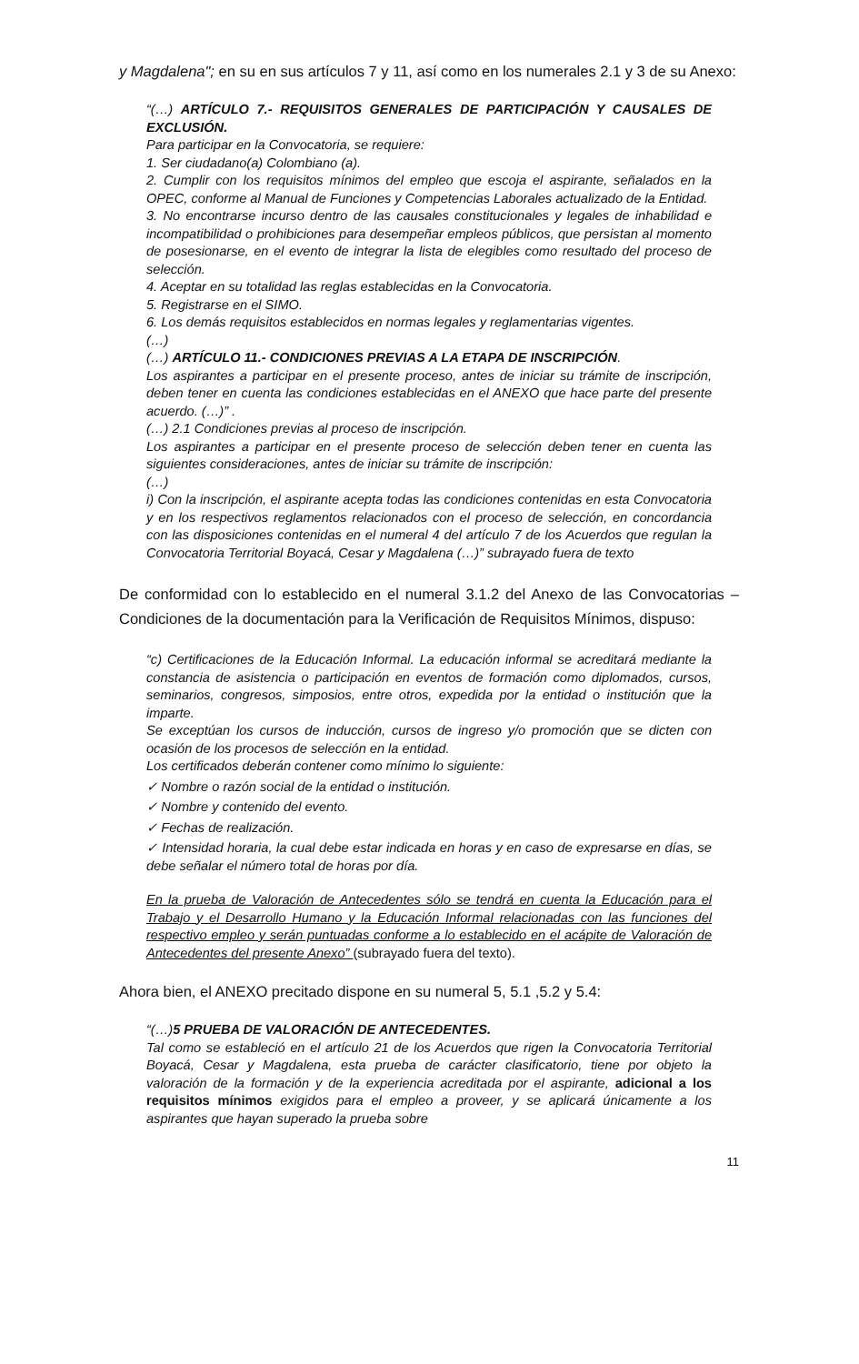y Magdalena"; en su en sus artículos 7 y 11, así como en los numerales 2.1 y 3 de su Anexo:
“(…) ARTÍCULO 7.- REQUISITOS GENERALES DE PARTICIPACIÓN Y CAUSALES DE EXCLUSIÓN.
Para participar en la Convocatoria, se requiere:
1. Ser ciudadano(a) Colombiano (a).
2. Cumplir con los requisitos mínimos del empleo que escoja el aspirante, señalados en la OPEC, conforme al Manual de Funciones y Competencias Laborales actualizado de la Entidad.
3. No encontrarse incurso dentro de las causales constitucionales y legales de inhabilidad e incompatibilidad o prohibiciones para desempeñar empleos públicos, que persistan al momento de posesionarse, en el evento de integrar la lista de elegibles como resultado del proceso de selección.
4. Aceptar en su totalidad las reglas establecidas en la Convocatoria.
5. Registrarse en el SIMO.
6. Los demás requisitos establecidos en normas legales y reglamentarias vigentes.
(…)
(…) ARTÍCULO 11.- CONDICIONES PREVIAS A LA ETAPA DE INSCRIPCIÓN.
Los aspirantes a participar en el presente proceso, antes de iniciar su trámite de inscripción, deben tener en cuenta las condiciones establecidas en el ANEXO que hace parte del presente acuerdo. (…)” .
(…) 2.1 Condiciones previas al proceso de inscripción.
Los aspirantes a participar en el presente proceso de selección deben tener en cuenta las siguientes consideraciones, antes de iniciar su trámite de inscripción:
(…)
i) Con la inscripción, el aspirante acepta todas las condiciones contenidas en esta Convocatoria y en los respectivos reglamentos relacionados con el proceso de selección, en concordancia con las disposiciones contenidas en el numeral 4 del artículo 7 de los Acuerdos que regulan la Convocatoria Territorial Boyacá, Cesar y Magdalena (…)” subrayado fuera de texto
De conformidad con lo establecido en el numeral 3.1.2 del Anexo de las Convocatorias –Condiciones de la documentación para la Verificación de Requisitos Mínimos, dispuso:
“c) Certificaciones de la Educación Informal. La educación informal se acreditará mediante la constancia de asistencia o participación en eventos de formación como diplomados, cursos, seminarios, congresos, simposios, entre otros, expedida por la entidad o institución que la imparte.
Se exceptúan los cursos de inducción, cursos de ingreso y/o promoción que se dicten con ocasión de los procesos de selección en la entidad.
Los certificados deberán contener como mínimo lo siguiente:
✓ Nombre o razón social de la entidad o institución.
✓ Nombre y contenido del evento.
✓ Fechas de realización.
✓ Intensidad horaria, la cual debe estar indicada en horas y en caso de expresarse en días, se debe señalar el número total de horas por día.
En la prueba de Valoración de Antecedentes sólo se tendrá en cuenta la Educación para el Trabajo y el Desarrollo Humano y la Educación Informal relacionadas con las funciones del respectivo empleo y serán puntuadas conforme a lo establecido en el acápite de Valoración de Antecedentes del presente Anexo” (subrayado fuera del texto).
Ahora bien, el ANEXO precitado dispone en su numeral 5, 5.1 ,5.2 y 5.4:
“(…)5 PRUEBA DE VALORACIÓN DE ANTECEDENTES.
Tal como se estableció en el artículo 21 de los Acuerdos que rigen la Convocatoria Territorial Boyacá, Cesar y Magdalena, esta prueba de carácter clasificatorio, tiene por objeto la valoración de la formación y de la experiencia acreditada por el aspirante, adicional a los requisitos mínimos exigidos para el empleo a proveer, y se aplicará únicamente a los aspirantes que hayan superado la prueba sobre
11